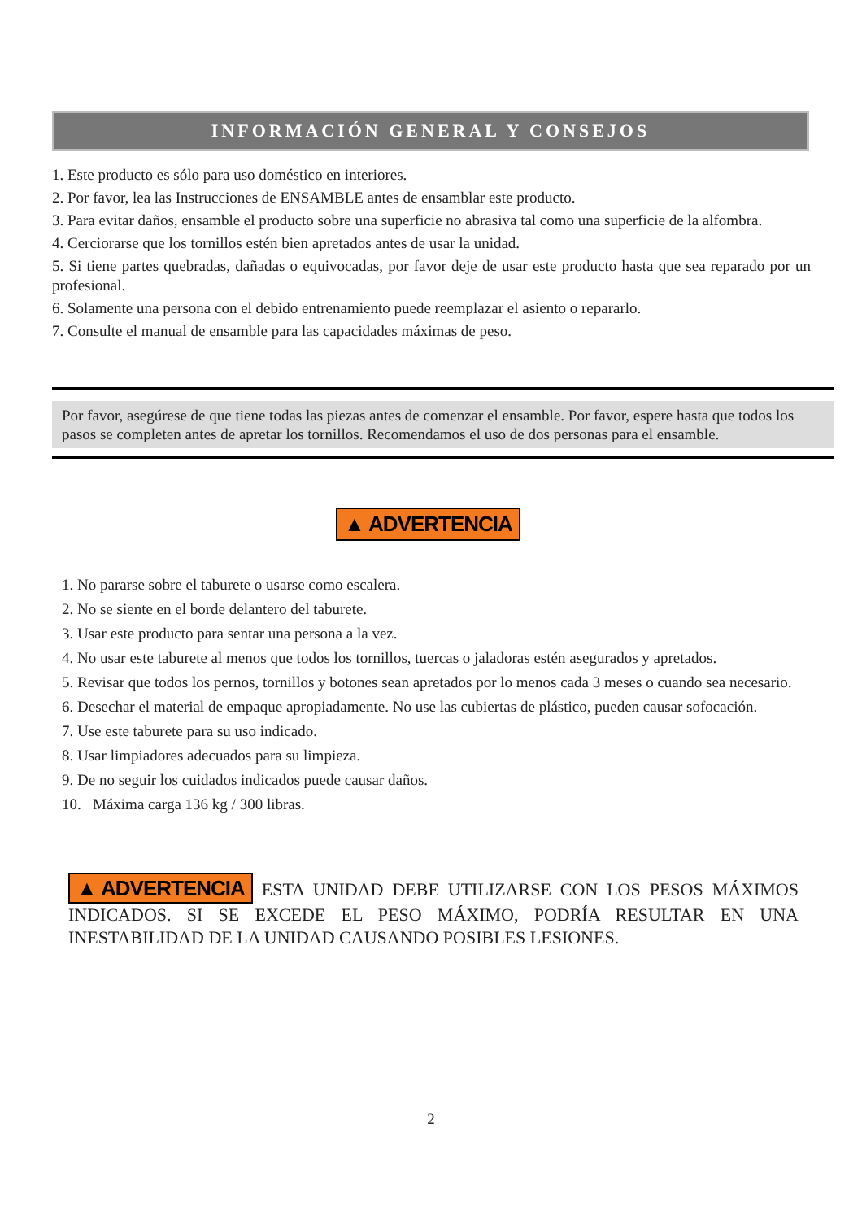INFORMACIÓN GENERAL Y CONSEJOS
1. Este producto es sólo para uso doméstico en interiores.
2. Por favor, lea las Instrucciones de ENSAMBLE antes de ensamblar este producto.
3. Para evitar daños, ensamble el producto sobre una superficie no abrasiva tal como una superficie de la alfombra.
4. Cerciorarse que los tornillos estén bien apretados antes de usar la unidad.
5. Si tiene partes quebradas, dañadas o equivocadas, por favor deje de usar este producto hasta que sea reparado por un profesional.
6. Solamente una persona con el debido entrenamiento puede reemplazar el asiento o repararlo.
7. Consulte el manual de ensamble para las capacidades máximas de peso.
Por favor, asegúrese de que tiene todas las piezas antes de comenzar el ensamble. Por favor, espere hasta que todos los pasos se completen antes de apretar los tornillos. Recomendamos el uso de dos personas para el ensamble.
▲ ADVERTENCIA
1. No pararse sobre el taburete o usarse como escalera.
2. No se siente en el borde delantero del taburete.
3. Usar este producto para sentar una persona a la vez.
4. No usar este taburete al menos que todos los tornillos, tuercas o jaladoras estén asegurados y apretados.
5. Revisar que todos los pernos, tornillos y botones sean apretados por lo menos cada 3 meses o cuando sea necesario.
6. Desechar el material de empaque apropiadamente. No use las cubiertas de plástico, pueden causar sofocación.
7. Use este taburete para su uso indicado.
8. Usar limpiadores adecuados para su limpieza.
9. De no seguir los cuidados indicados puede causar daños.
10. Máxima carga 136 kg / 300 libras.
▲ ADVERTENCIA ESTA UNIDAD DEBE UTILIZARSE CON LOS PESOS MÁXIMOS INDICADOS. SI SE EXCEDE EL PESO MÁXIMO, PODRÍA RESULTAR EN UNA INESTABILIDAD DE LA UNIDAD CAUSANDO POSIBLES LESIONES.
2